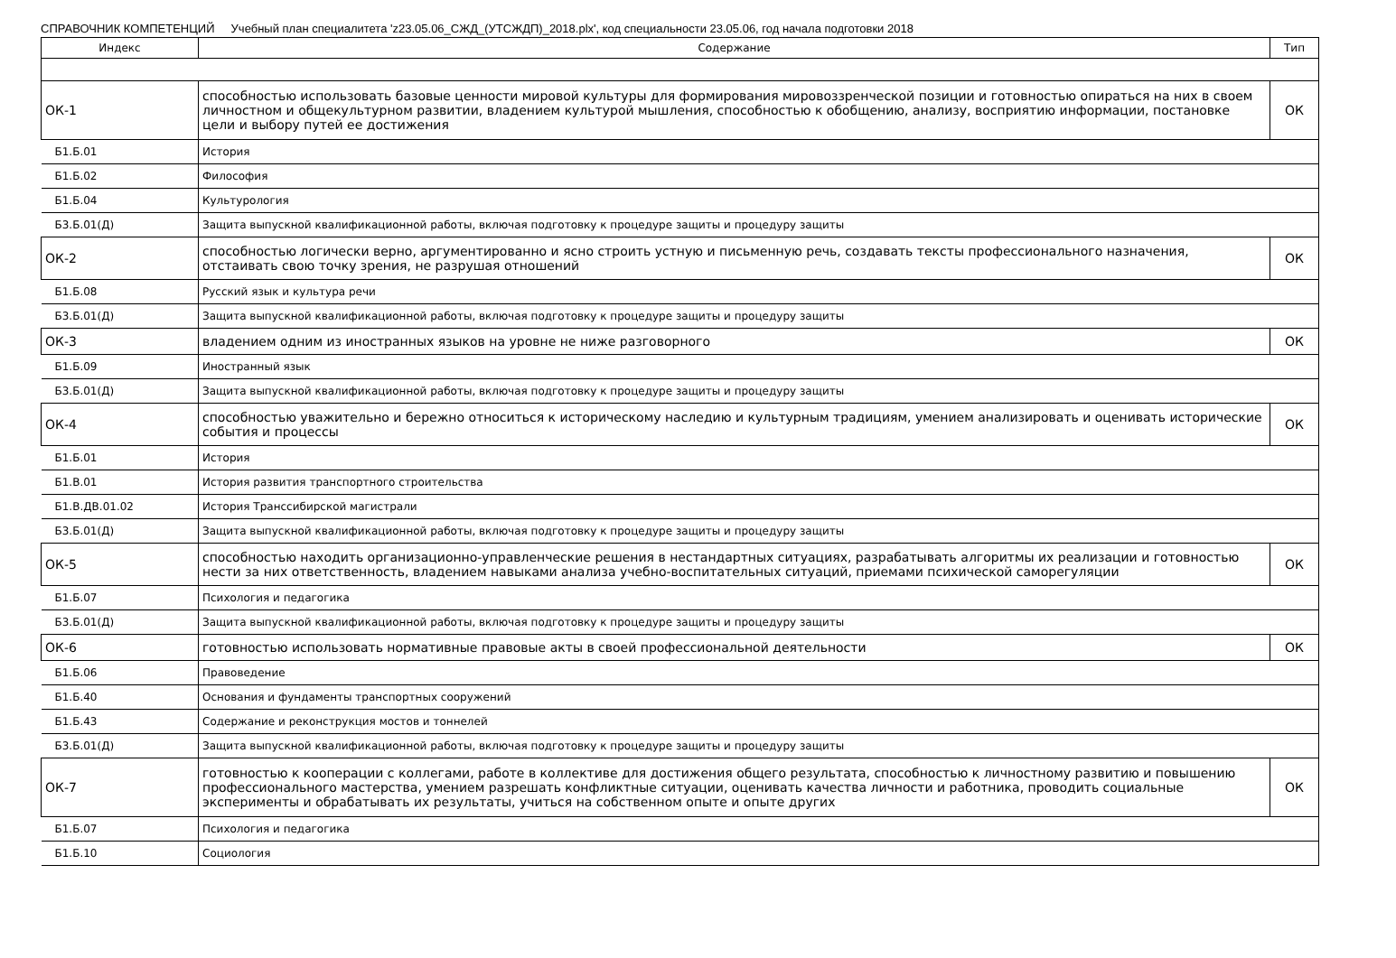СПРАВОЧНИК КОМПЕТЕНЦИЙ Учебный план специалитета 'z23.05.06_СЖД_(УТСЖДП)_2018.plx', код специальности 23.05.06, год начала подготовки 2018
| Индекс | Содержание | Тип |
| --- | --- | --- |
| ОК-1 | способностью использовать базовые ценности мировой культуры для формирования мировоззренческой позиции и готовностью опираться на них в своем личностном и общекультурном развитии, владением культурой мышления, способностью к обобщению, анализу, восприятию информации, постановке цели и выбору путей ее достижения | ОК |
| Б1.Б.01 | История | |
| Б1.Б.02 | Философия | |
| Б1.Б.04 | Культурология | |
| Б3.Б.01(Д) | Защита выпускной квалификационной работы, включая подготовку к процедуре защиты и процедуру защиты | |
| ОК-2 | способностью логически верно, аргументированно и ясно строить устную и письменную речь, создавать тексты профессионального назначения, отстаивать свою точку зрения, не разрушая отношений | ОК |
| Б1.Б.08 | Русский язык и культура речи | |
| Б3.Б.01(Д) | Защита выпускной квалификационной работы, включая подготовку к процедуре защиты и процедуру защиты | |
| ОК-3 | владением одним из иностранных языков на уровне не ниже разговорного | ОК |
| Б1.Б.09 | Иностранный язык | |
| Б3.Б.01(Д) | Защита выпускной квалификационной работы, включая подготовку к процедуре защиты и процедуру защиты | |
| ОК-4 | способностью уважительно и бережно относиться к историческому наследию и культурным традициям, умением анализировать и оценивать исторические события и процессы | ОК |
| Б1.Б.01 | История | |
| Б1.В.01 | История развития транспортного строительства | |
| Б1.В.ДВ.01.02 | История Транссибирской магистрали | |
| Б3.Б.01(Д) | Защита выпускной квалификационной работы, включая подготовку к процедуре защиты и процедуру защиты | |
| ОК-5 | способностью находить организационно-управленческие решения в нестандартных ситуациях, разрабатывать алгоритмы их реализации и готовностью нести за них ответственность, владением навыками анализа учебно-воспитательных ситуаций, приемами психической саморегуляции | ОК |
| Б1.Б.07 | Психология и педагогика | |
| Б3.Б.01(Д) | Защита выпускной квалификационной работы, включая подготовку к процедуре защиты и процедуру защиты | |
| ОК-6 | готовностью использовать нормативные правовые акты в своей профессиональной деятельности | ОК |
| Б1.Б.06 | Правоведение | |
| Б1.Б.40 | Основания и фундаменты транспортных сооружений | |
| Б1.Б.43 | Содержание и реконструкция мостов и тоннелей | |
| Б3.Б.01(Д) | Защита выпускной квалификационной работы, включая подготовку к процедуре защиты и процедуру защиты | |
| ОК-7 | готовностью к кооперации с коллегами, работе в коллективе для достижения общего результата, способностью к личностному развитию и повышению профессионального мастерства, умением разрешать конфликтные ситуации, оценивать качества личности и работника, проводить социальные эксперименты и обрабатывать их результаты, учиться на собственном опыте и опыте других | ОК |
| Б1.Б.07 | Психология и педагогика | |
| Б1.Б.10 | Социология | |